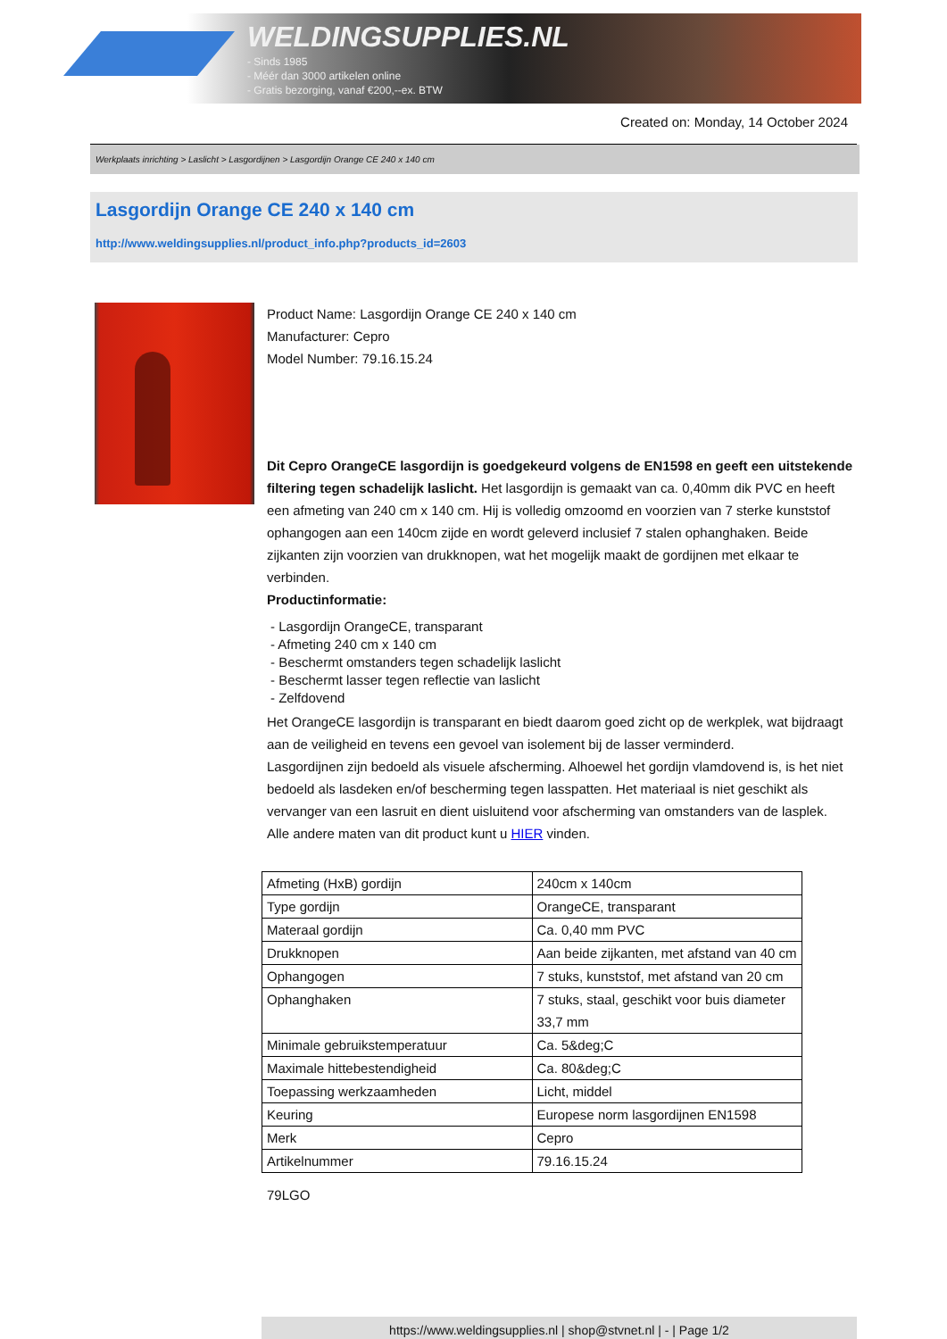WELDINGSUPPLIES.NL
- Sinds 1985
- Méér dan 3000 artikelen online
- Gratis bezorging, vanaf €200,--ex. BTW
Created on: Monday, 14 October 2024
Werkplaats inrichting > Laslicht > Lasgordijnen > Lasgordijn Orange CE 240 x 140 cm
Lasgordijn Orange CE 240 x 140 cm
http://www.weldingsupplies.nl/product_info.php?products_id=2603
Product Name: Lasgordijn Orange CE 240 x 140 cm
Manufacturer: Cepro
Model Number: 79.16.15.24
Dit Cepro OrangeCE lasgordijn is goedgekeurd volgens de EN1598 en geeft een uitstekende filtering tegen schadelijk laslicht. Het lasgordijn is gemaakt van ca. 0,40mm dik PVC en heeft een afmeting van 240 cm x 140 cm. Hij is volledig omzoomd en voorzien van 7 sterke kunststof ophangogen aan een 140cm zijde en wordt geleverd inclusief 7 stalen ophanghaken. Beide zijkanten zijn voorzien van drukknopen, wat het mogelijk maakt de gordijnen met elkaar te verbinden.
Productinformatie:
- Lasgordijn OrangeCE, transparant
- Afmeting 240 cm x 140 cm
- Beschermt omstanders tegen schadelijk laslicht
- Beschermt lasser tegen reflectie van laslicht
- Zelfdovend
Het OrangeCE lasgordijn is transparant en biedt daarom goed zicht op de werkplek, wat bijdraagt aan de veiligheid en tevens een gevoel van isolement bij de lasser verminderd.
Lasgordijnen zijn bedoeld als visuele afscherming. Alhoewel het gordijn vlamdovend is, is het niet bedoeld als lasdeken en/of bescherming tegen lasspatten. Het materiaal is niet geschikt als vervanger van een lasruit en dient uisluitend voor afscherming van omstanders van de lasplek.
Alle andere maten van dit product kunt u HIER vinden.
| Afmeting (HxB) gordijn | 240cm x 140cm |
| Type gordijn | OrangeCE, transparant |
| Materaal gordijn | Ca. 0,40 mm PVC |
| Drukknopen | Aan beide zijkanten, met afstand van 40 cm |
| Ophangogen | 7 stuks, kunststof, met afstand van 20 cm |
| Ophanghaken | 7 stuks, staal, geschikt voor buis diameter 33,7 mm |
| Minimale gebruikstemperatuur | Ca. 5&deg;C |
| Maximale hittebestendigheid | Ca. 80&deg;C |
| Toepassing werkzaamheden | Licht, middel |
| Keuring | Europese norm lasgordijnen EN1598 |
| Merk | Cepro |
| Artikelnummer | 79.16.15.24 |
79LGO
https://www.weldingsupplies.nl | shop@stvnet.nl | - | Page 1/2